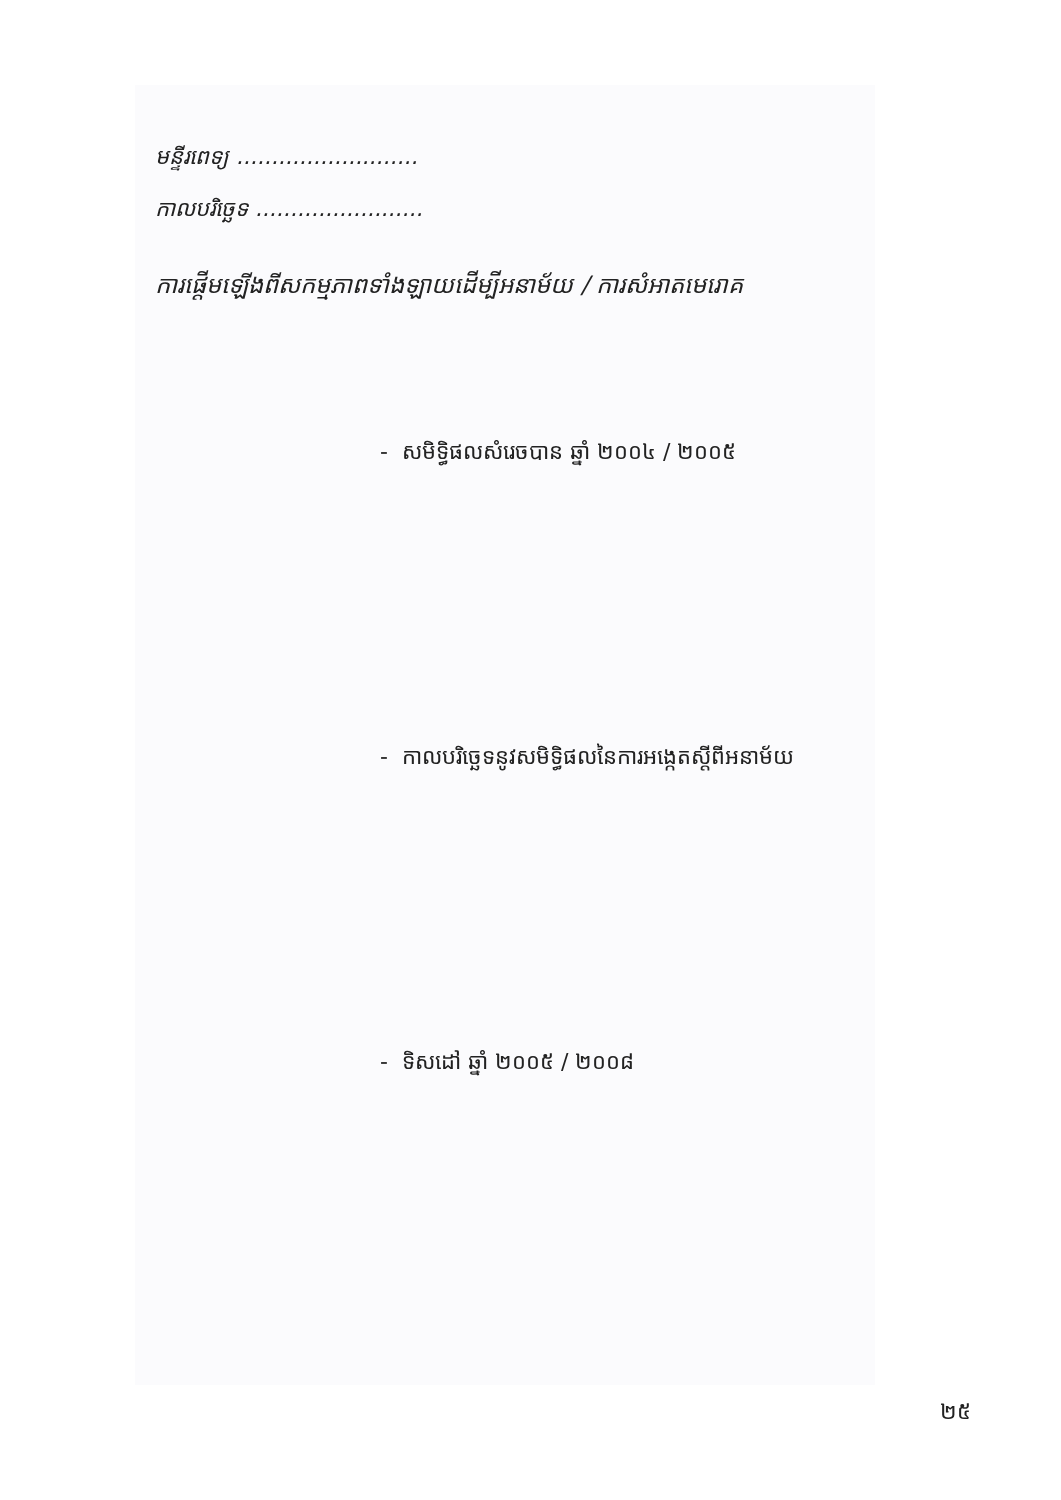មន្ទីរពេទ្យ ..........................
កាលបរិច្ឆេទ ........................
ការផ្តើមឡើងពីសកម្មភាពទាំងឡាយដើម្បីអនាម័យ / ការសំអាតមេរោគ
- សមិទ្ធិផលសំរេចបាន ឆ្នាំ ២០០៤ / ២០០៥
- កាលបរិច្ឆេទនូវសមិទ្ធិផលនៃការអង្កេតស្តីពីអនាម័យ
- ទិសដៅ ឆ្នាំ ២០០៥ / ២០០៨
២៥